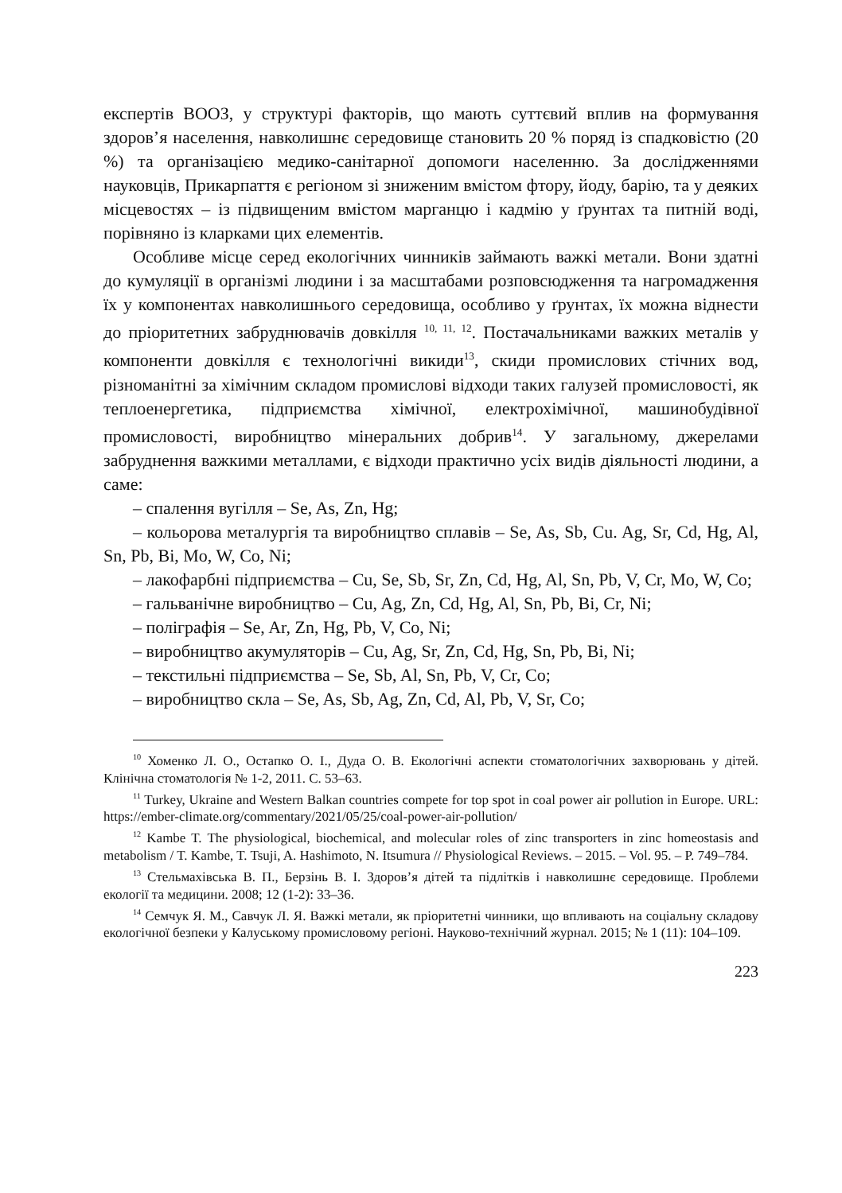експертів ВООЗ, у структурі факторів, що мають суттєвий вплив на формування здоров’я населення, навколишнє середовище становить 20 % поряд із спадковістю (20 %) та організацією медико-санітарної допомоги населенню. За дослідженнями науковців, Прикарпаття є регіоном зі зниженим вмістом фтору, йоду, барію, та у деяких місцевостях – із підвищеним вмістом марганцю і кадмію у ґрунтах та питній воді, порівняно із кларками цих елементів.
Особливе місце серед екологічних чинників займають важкі метали. Вони здатні до кумуляції в організмі людини і за масштабами розповсюдження та нагромадження їх у компонентах навколишнього середовища, особливо у ґрунтах, їх можна віднести до пріоритетних забруднювачів довкілля <sup>10, 11, 12</sup>. Постачальниками важких металів у компоненти довкілля є технологічні викиди<sup>13</sup>, скиди промислових стічних вод, різноманітні за хімічним складом промислові відходи таких галузей промисловості, як теплоенергетика, підприємства хімічної, електрохімічної, машинобудівної промисловості, виробництво мінеральних добрив<sup>14</sup>. У загальному, джерелами забруднення важкими металлами, є відходи практично усіх видів діяльності людини, а саме:
– спалення вугілля – Se, As, Zn, Hg;
– кольорова металургія та виробництво сплавів – Se, As, Sb, Cu. Ag, Sr, Cd, Hg, Al, Sn, Pb, Bi, Mo, W, Co, Ni;
– лакофарбні підприємства – Cu, Se, Sb, Sr, Zn, Cd, Hg, Al, Sn, Pb, V, Cr, Mo, W, Co;
– гальванічне виробництво – Cu, Ag, Zn, Cd, Hg, Al, Sn, Pb, Bi, Cr, Ni;
– поліграфія – Se, Ar, Zn, Hg, Pb, V, Co, Ni;
– виробництво акумуляторів – Cu, Ag, Sr, Zn, Cd, Hg, Sn, Pb, Bi, Ni;
– текстильні підприємства – Se, Sb, Al, Sn, Pb, V, Cr, Co;
– виробництво скла – Se, As, Sb, Ag, Zn, Cd, Al, Pb, V, Sr, Co;
<sup>10</sup> Хоменко Л. О., Остапко О. І., Дуда О. В. Екологічні аспекти стоматологічних захворювань у дітей. Клінічна стоматологія № 1-2, 2011. С. 53–63.
<sup>11</sup> Turkey, Ukraine and Western Balkan countries compete for top spot in coal power air pollution in Europe. URL: https://ember-climate.org/commentary/2021/05/25/coal-power-air-pollution/
<sup>12</sup> Kambe T. The physiological, biochemical, and molecular roles of zinc transporters in zinc homeostasis and metabolism / T. Kambe, T. Tsuji, A. Hashimoto, N. Itsumura // Physiological Reviews. – 2015. – Vol. 95. – P. 749–784.
<sup>13</sup> Стельмахівська В. П., Берзінь В. І. Здоров’я дітей та підлітків і навколишнє середовище. Проблеми екології та медицини. 2008; 12 (1-2): 33–36.
<sup>14</sup> Семчук Я. М., Савчук Л. Я. Важкі метали, як пріоритетні чинники, що впливають на соціальну складову екологічної безпеки у Калуському промисловому регіоні. Науково-технічний журнал. 2015; № 1 (11): 104–109.
223